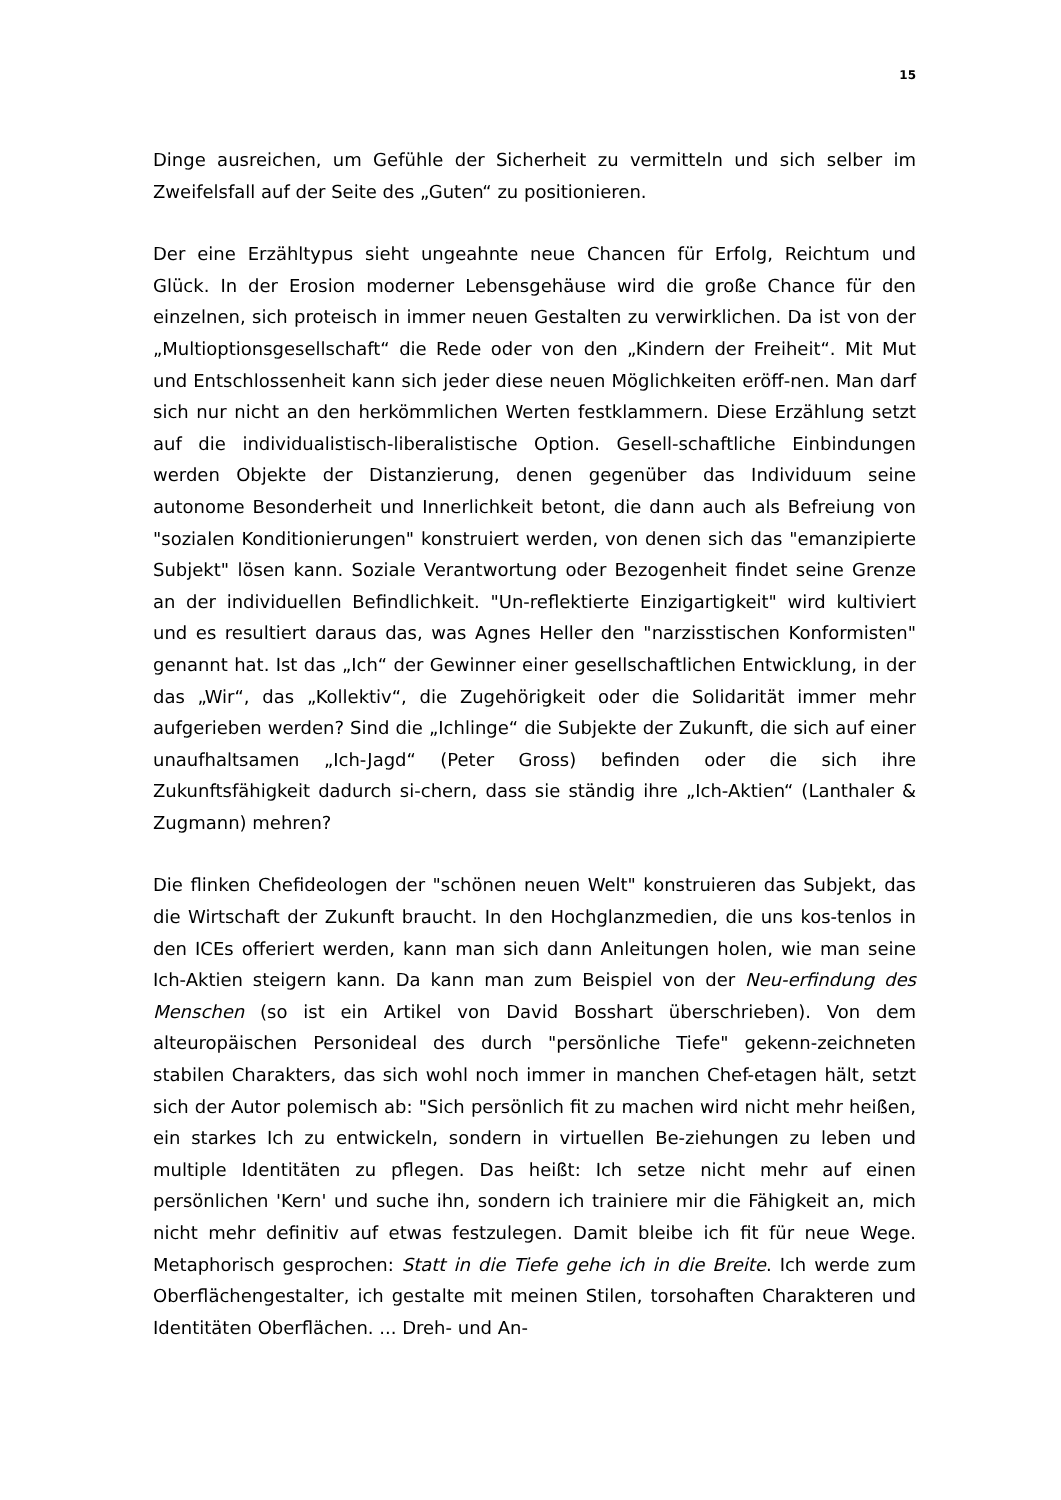15
Dinge ausreichen, um Gefühle der Sicherheit zu vermitteln und sich selber im Zweifelsfall auf der Seite des „Guten“ zu positionieren.
Der eine Erzähltypus sieht ungeahnte neue Chancen für Erfolg, Reichtum und Glück. In der Erosion moderner Lebensgehäuse wird die große Chance für den einzelnen, sich proteisch in immer neuen Gestalten zu verwirklichen. Da ist von der „Multioptionsgesellschaft“ die Rede oder von den „Kindern der Freiheit“. Mit Mut und Entschlossenheit kann sich jeder diese neuen Möglichkeiten eröff-nen. Man darf sich nur nicht an den herkömmlichen Werten festklammern. Diese Erzählung setzt auf die individualistisch-liberalistische Option. Gesell-schaftliche Einbindungen werden Objekte der Distanzierung, denen gegenüber das Individuum seine autonome Besonderheit und Innerlichkeit betont, die dann auch als Befreiung von "sozialen Konditionierungen" konstruiert werden, von denen sich das "emanzipierte Subjekt" lösen kann. Soziale Verantwortung oder Bezogenheit findet seine Grenze an der individuellen Befindlichkeit. "Un-reflektierte Einzigartigkeit" wird kultiviert und es resultiert daraus das, was Agnes Heller den "narzisstischen Konformisten" genannt hat. Ist das „Ich“ der Gewinner einer gesellschaftlichen Entwicklung, in der das „Wir“, das „Kollektiv“, die Zugehörigkeit oder die Solidarität immer mehr aufgerieben werden? Sind die „Ichlinge“ die Subjekte der Zukunft, die sich auf einer unaufhaltsamen „Ich-Jagd“ (Peter Gross) befinden oder die sich ihre Zukunftsfähigkeit dadurch si-chern, dass sie ständig ihre „Ich-Aktien“ (Lanthaler & Zugmann) mehren?
Die flinken Chefideologen der "schönen neuen Welt" konstruieren das Subjekt, das die Wirtschaft der Zukunft braucht. In den Hochglanzmedien, die uns kos-tenlos in den ICEs offeriert werden, kann man sich dann Anleitungen holen, wie man seine Ich-Aktien steigern kann. Da kann man zum Beispiel von der Neu-erfindung des Menschen (so ist ein Artikel von David Bosshart überschrieben). Von dem alteuropäischen Personideal des durch "persönliche Tiefe" gekenn-zeichneten stabilen Charakters, das sich wohl noch immer in manchen Chef-etagen hält, setzt sich der Autor polemisch ab: "Sich persönlich fit zu machen wird nicht mehr heißen, ein starkes Ich zu entwickeln, sondern in virtuellen Be-ziehungen zu leben und multiple Identitäten zu pflegen. Das heißt: Ich setze nicht mehr auf einen persönlichen 'Kern' und suche ihn, sondern ich trainiere mir die Fähigkeit an, mich nicht mehr definitiv auf etwas festzulegen. Damit bleibe ich fit für neue Wege. Metaphorisch gesprochen: Statt in die Tiefe gehe ich in die Breite. Ich werde zum Oberflächengestalter, ich gestalte mit meinen Stilen, torsohaften Charakteren und Identitäten Oberflächen. ... Dreh- und An-